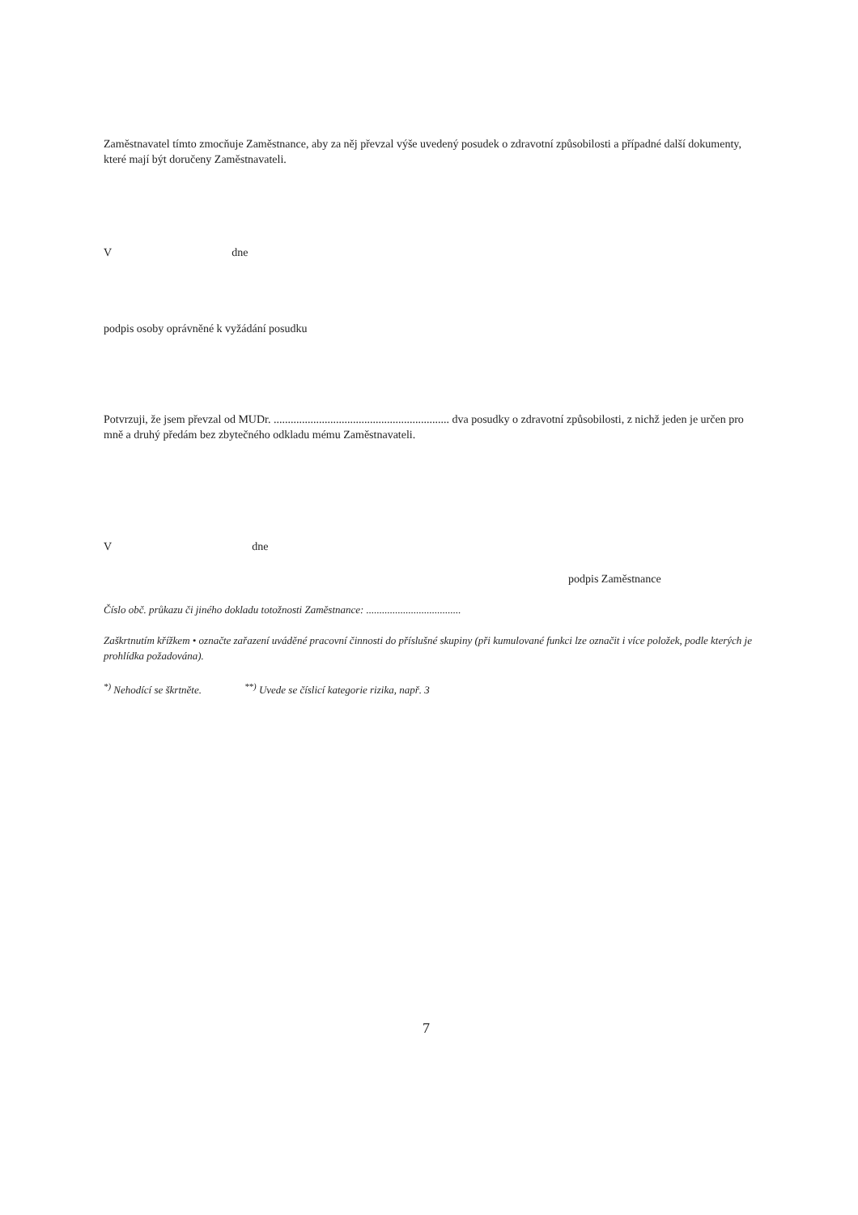Zaměstnavatel tímto zmocňuje Zaměstnance, aby za něj převzal výše uvedený posudek o zdravotní způsobilosti a případné další dokumenty, které mají být doručeny Zaměstnavateli.
V dne
podpis osoby oprávněné k vyžádání posudku
Potvrzuji, že jsem převzal od MUDr. .............................................................. dva posudky o zdravotní způsobilosti, z nichž jeden je určen pro mně a druhý předám bez zbytečného odkladu mému Zaměstnavateli.
V dne
podpis Zaměstnance
Číslo obč. průkazu či jiného dokladu totožnosti Zaměstnance: ....................................
Zaškrtnutím křížkem • označte zařazení uváděné pracovní činnosti do příslušné skupiny (při kumulované funkci lze označit i více položek, podle kterých je prohlídka požadována).
<sup>*)</sup> Nehodící se škrtněte. <sup>**)</sup> Uvede se číslicí kategorie rizika, např. 3
7